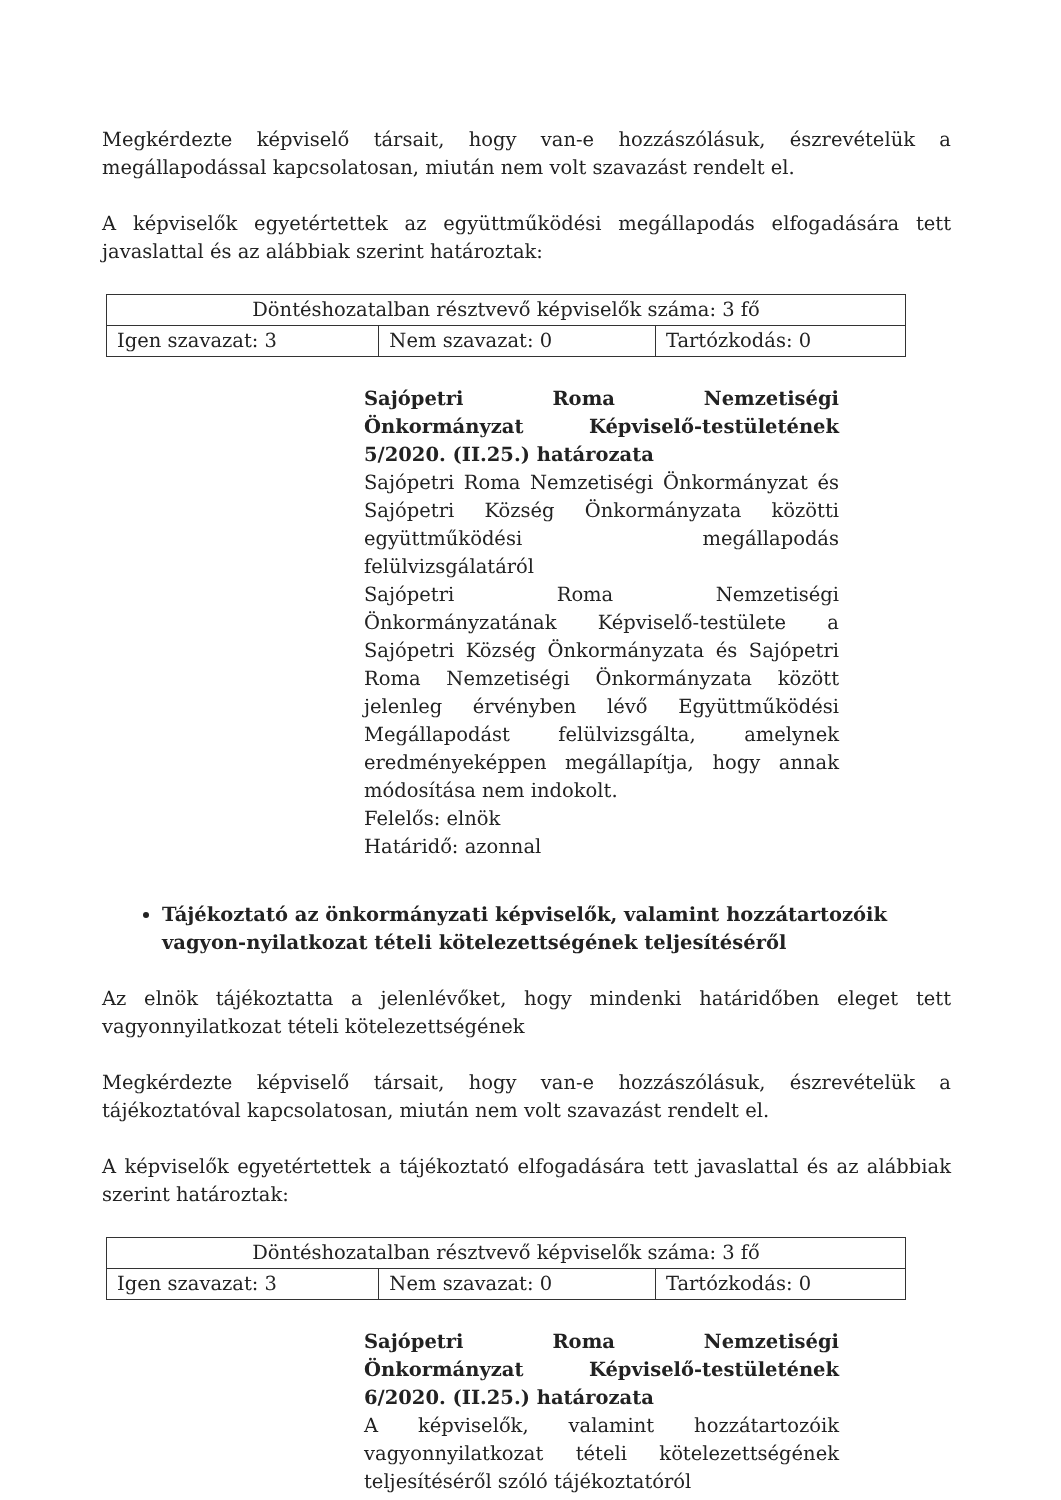Megkérdezte képviselő társait, hogy van-e hozzászólásuk, észrevételük a megállapodással kapcsolatosan, miután nem volt szavazást rendelt el.
A képviselők egyetértettek az együttműködési megállapodás elfogadására tett javaslattal és az alábbiak szerint határoztak:
| Döntéshozatalban résztvevő képviselők száma: 3 fő | | |
| Igen szavazat: 3 | Nem szavazat: 0 | Tartózkodás: 0 |
Sajópetri Roma Nemzetiségi Önkormányzat Képviselő-testületének 5/2020. (II.25.) határozata
Sajópetri Roma Nemzetiségi Önkormányzat és Sajópetri Község Önkormányzata közötti együttműködési megállapodás felülvizsgálatáról
Sajópetri Roma Nemzetiségi Önkormányzatának Képviselő-testülete a Sajópetri Község Önkormányzata és Sajópetri Roma Nemzetiségi Önkormányzata között jelenleg érvényben lévő Együttműködési Megállapodást felülvizsgálta, amelynek eredményeképpen megállapítja, hogy annak módosítása nem indokolt.
Felelős: elnök
Határidő: azonnal
Tájékoztató az önkormányzati képviselők, valamint hozzátartozóik vagyon-nyilatkozat tételi kötelezettségének teljesítéséről
Az elnök tájékoztatta a jelenlévőket, hogy mindenki határidőben eleget tett vagyonnyilatkozat tételi kötelezettségének
Megkérdezte képviselő társait, hogy van-e hozzászólásuk, észrevételük a tájékoztatóval kapcsolatosan, miután nem volt szavazást rendelt el.
A képviselők egyetértettek a tájékoztató elfogadására tett javaslattal és az alábbiak szerint határoztak:
| Döntéshozatalban résztvevő képviselők száma: 3 fő | | |
| Igen szavazat: 3 | Nem szavazat: 0 | Tartózkodás: 0 |
Sajópetri Roma Nemzetiségi Önkormányzat Képviselő-testületének 6/2020. (II.25.) határozata
A képviselők, valamint hozzátartozóik vagyonnyilatkozat tételi kötelezettségének teljesítéséről szóló tájékoztatóról